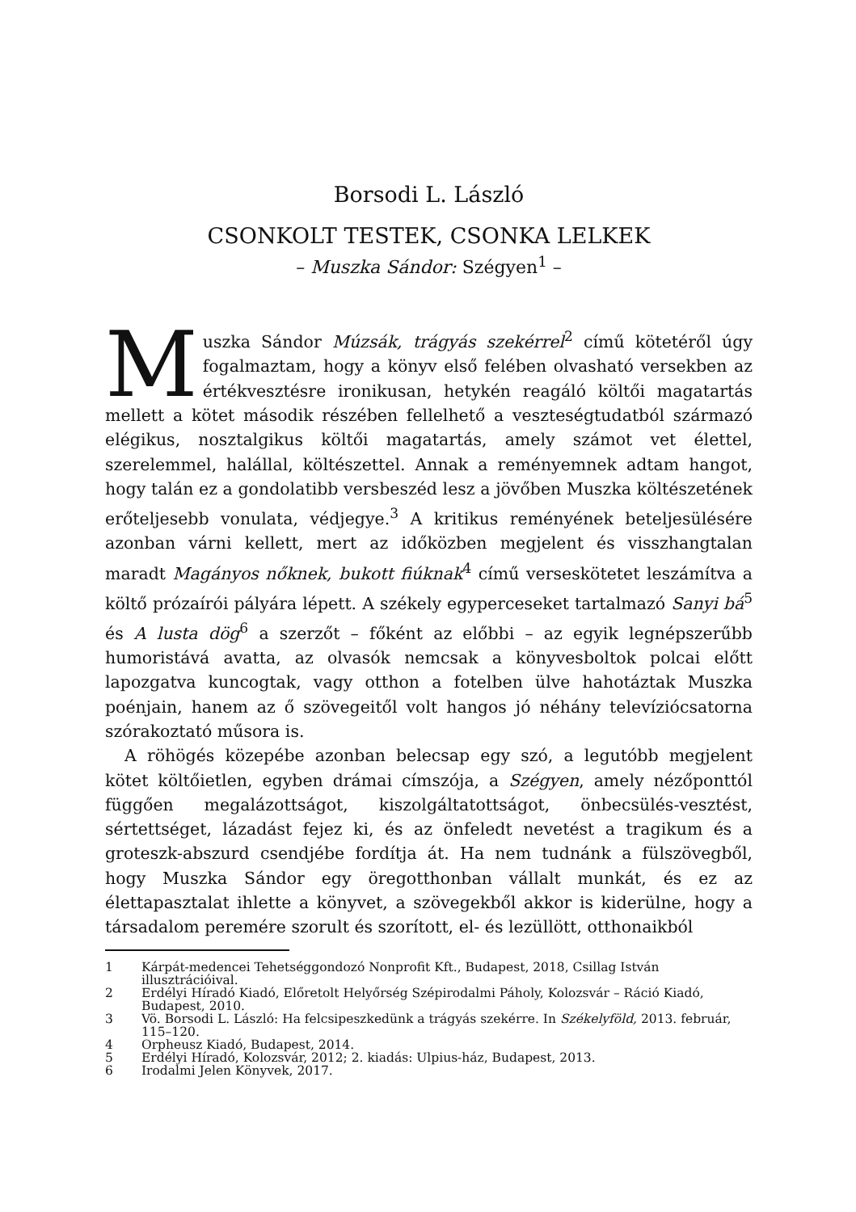Borsodi L. László
CSONKOLT TESTEK, CSONKA LELKEK
– Muszka Sándor: Szégyen<sup>1</sup> –
Muszka Sándor Múzsák, trágyás szekérrel<sup>2</sup> című kötetéről úgy fogalmaztam, hogy a könyv első felében olvasható versekben az értékvesztésre ironikusan, hetykén reagáló költői magatartás mellett a kötet második részében fellelhető a veszteségtudatból származó elégikus, nosztalgikus költői magatartás, amely számot vet élettel, szerelemmel, halállal, költészettel. Annak a reményemnek adtam hangot, hogy talán ez a gondolatibb versbeszéd lesz a jövőben Muszka költészetének erőteljesebb vonulata, védjegye.<sup>3</sup> A kritikus reményének beteljesülésére azonban várni kellett, mert az időközben megjelent és visszhangtalan maradt Magányos nőknek, bukott fiúknak<sup>4</sup> című verseskötetet leszámítva a költő prózaírói pályára lépett. A székely egypercese­ket tartalmazó Sanyi bá<sup>5</sup> és A lusta dög<sup>6</sup> a szerzőt – főként az előbbi – az egyik legnépszerűbb humoristává avatta, az olvasók nemcsak a könyvesboltok polcai előtt lapozgatva kuncogtak, vagy otthon a fotelben ülve hahotáztak Muszka poénjain, hanem az ő szövegeitől volt hangos jó néhány televíziócsatorna szórakoztató műsora is.
A röhögés közepébe azonban belecsap egy szó, a legutóbb megjelent kötet költőietlen, egyben drámai címszója, a Szégyen, amely nézőponttól függően megalázottságot, kiszolgáltatottságot, önbecsülés-vesztést, sértettséget, lázadást fejez ki, és az önfeledt nevetést a tragikum és a groteszk-abszurd csendjébe fordítja át. Ha nem tudnánk a fülszövegből, hogy Muszka Sándor egy öregotthonban vállalt munkát, és ez az élettapasztalat ihlette a könyvet, a szövegekből akkor is kiderülne, hogy a társadalom peremére szorult és szorított, el- és lezüllött, otthonaikból
1 Kárpát-medencei Tehetséggondozó Nonprofit Kft., Budapest, 2018, Csillag István illusztrációival.
2 Erdélyi Híradó Kiadó, Előretolt Helyőrség Szépirodalmi Páholy, Kolozsvár – Ráció Kiadó, Budapest, 2010.
3 Vö. Borsodi L. László: Ha felcsipeszkedünk a trágyás szekérre. In Székelyföld, 2013. február, 115–120.
4 Orpheusz Kiadó, Budapest, 2014.
5 Erdélyi Híradó, Kolozsvár, 2012; 2. kiadás: Ulpius-ház, Budapest, 2013.
6 Irodalmi Jelen Könyvek, 2017.